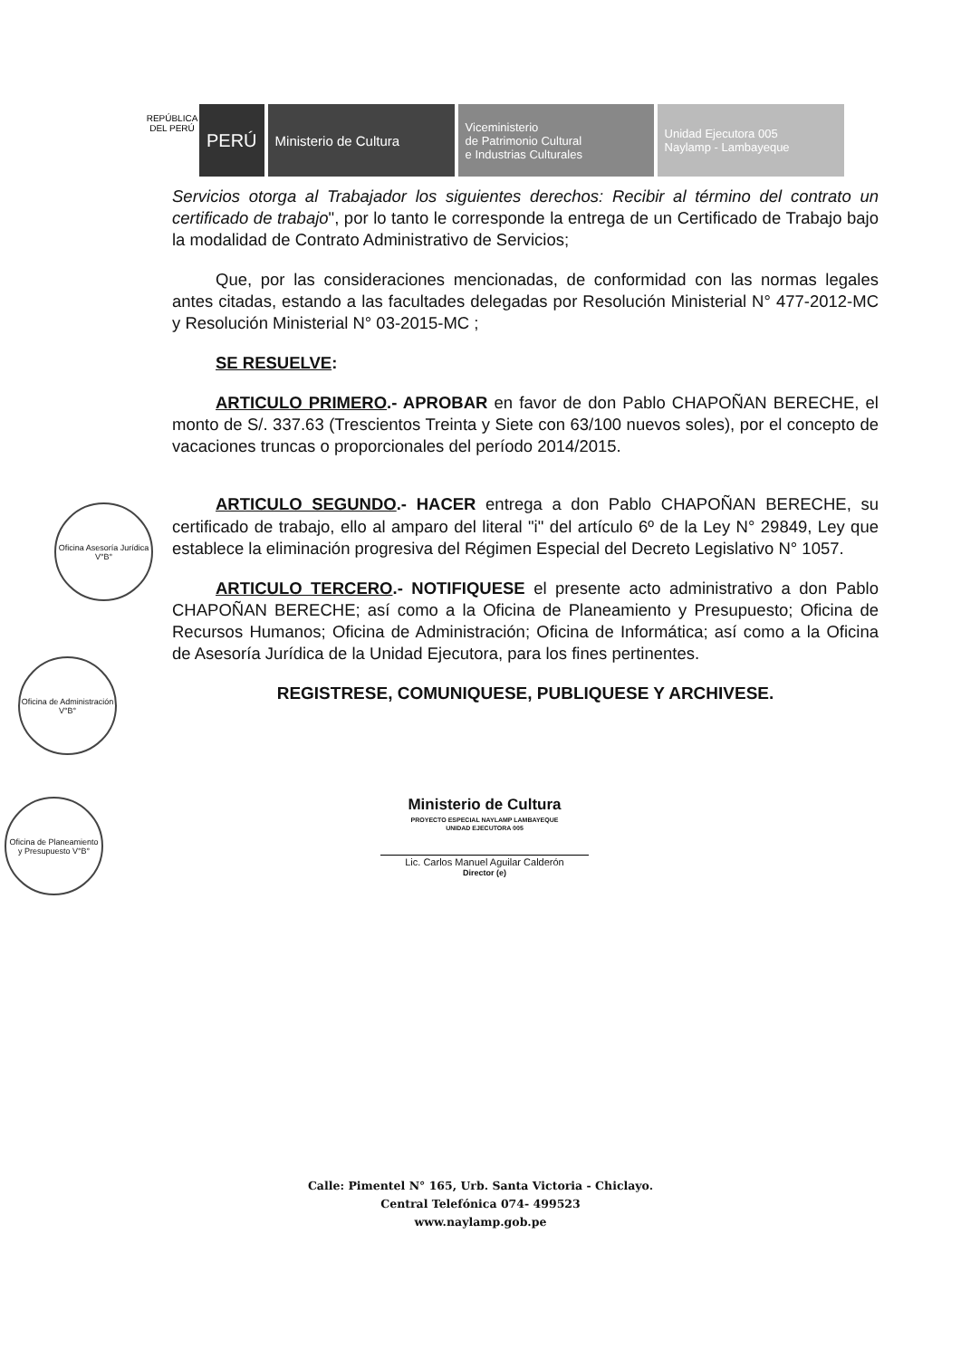REPÚBLICA DEL PERÚ
PERÚ
Ministerio de Cultura
Viceministerio
de Patrimonio Cultural
e Industrias Culturales
Unidad Ejecutora 005
Naylamp - Lambayeque
Oficina Asesoría Jurídica V°B°
Oficina de Administración V°B°
Oficina de Planeamiento y Presupuesto V°B°
Servicios otorga al Trabajador los siguientes derechos: Recibir al término del contrato un certificado de trabajo", por lo tanto le corresponde la entrega de un Certificado de Trabajo bajo la modalidad de Contrato Administrativo de Servicios;
Que, por las consideraciones mencionadas, de conformidad con las normas legales antes citadas, estando a las facultades delegadas por Resolución Ministerial N° 477-2012-MC y Resolución Ministerial N° 03-2015-MC ;
SE RESUELVE:
ARTICULO PRIMERO.- APROBAR en favor de don Pablo CHAPOÑAN BERECHE, el monto de S/. 337.63 (Trescientos Treinta y Siete con 63/100 nuevos soles), por el concepto de vacaciones truncas o proporcionales del período 2014/2015.
ARTICULO SEGUNDO.- HACER entrega a don Pablo CHAPOÑAN BERECHE, su certificado de trabajo, ello al amparo del literal "i" del artículo 6º de la Ley N° 29849, Ley que establece la eliminación progresiva del Régimen Especial del Decreto Legislativo N° 1057.
ARTICULO TERCERO.- NOTIFIQUESE el presente acto administrativo a don Pablo CHAPOÑAN BERECHE; así como a la Oficina de Planeamiento y Presupuesto; Oficina de Recursos Humanos; Oficina de Administración; Oficina de Informática; así como a la Oficina de Asesoría Jurídica de la Unidad Ejecutora, para los fines pertinentes.
REGISTRESE, COMUNIQUESE, PUBLIQUESE Y ARCHIVESE.
Ministerio de Cultura
PROYECTO ESPECIAL NAYLAMP LAMBAYEQUE
UNIDAD EJECUTORA 005
Lic. Carlos Manuel Aguilar Calderón
Director (e)
Calle: Pimentel N° 165, Urb. Santa Victoria - Chiclayo.
Central Telefónica 074- 499523
www.naylamp.gob.pe